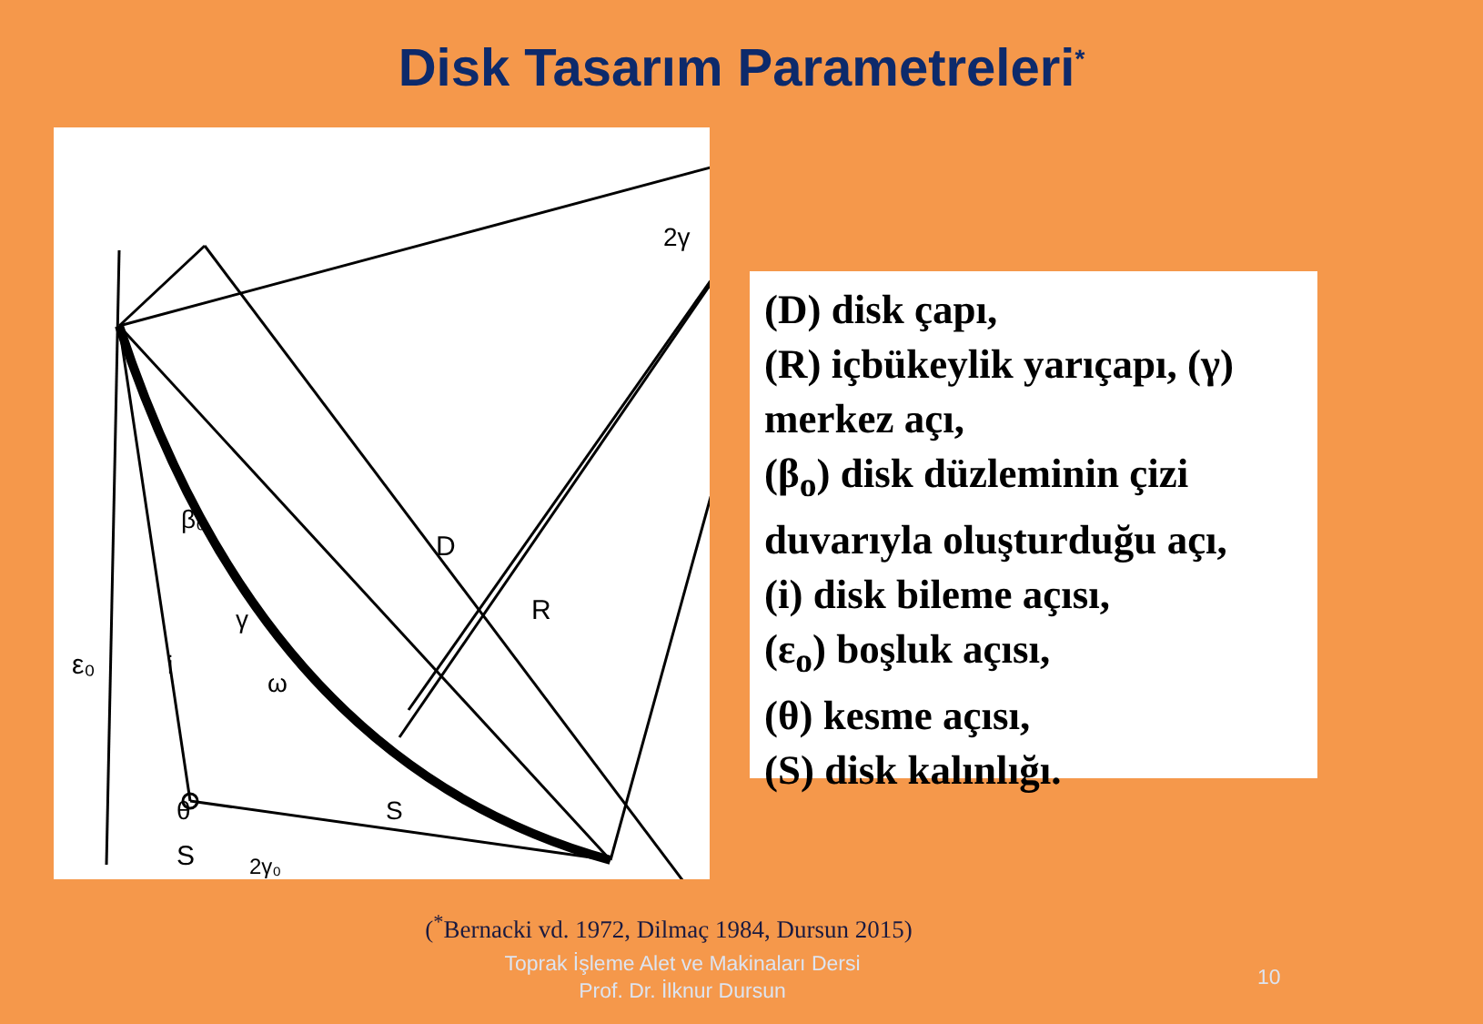Disk Tasarım Parametreleri<sup>*</sup>
D
R
S
2γ
ε₀
β₀
γ
i
ω
θ
S
2γ₀
(D) disk çapı,
(R) içbükeylik yarıçapı, (γ) merkez açı,
(β<sub>o</sub>) disk düzleminin çizi duvarıyla oluşturduğu açı,
(i) disk bileme açısı,
(ε<sub>o</sub>) boşluk açısı,
(θ) kesme açısı,
(S) disk kalınlığı.
(<sup>*</sup>Bernacki vd. 1972, Dilmaç 1984, Dursun 2015)
Toprak İşleme Alet ve Makinaları Dersi
Prof. Dr. İlknur Dursun
10